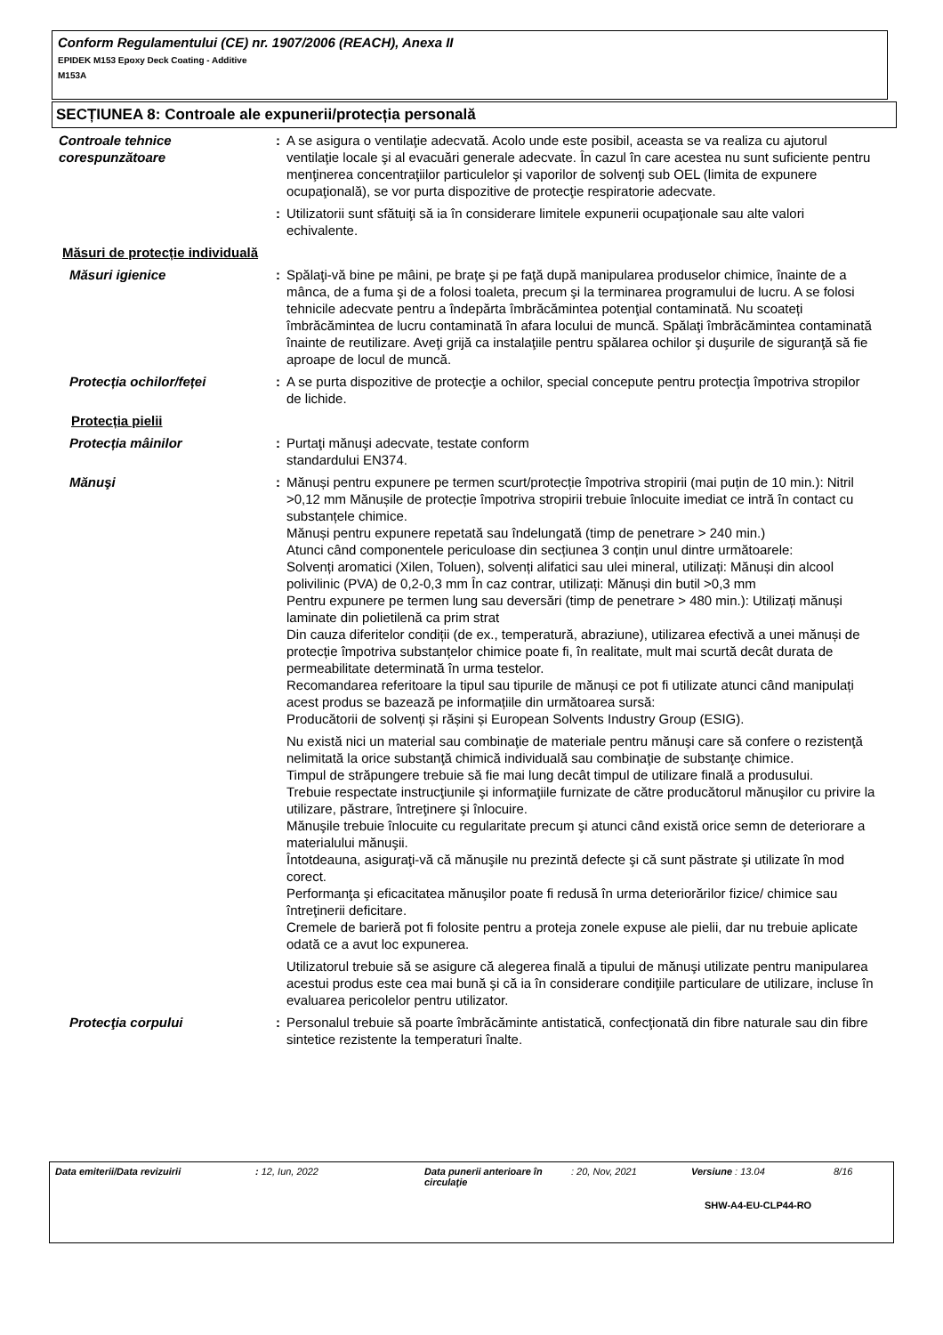Conform Regulamentului (CE) nr. 1907/2006 (REACH), Anexa II
EPIDEK M153 Epoxy Deck Coating - Additive
M153A
SECȚIUNEA 8: Controale ale expunerii/protecția personală
Controale tehnice corespunzătoare
: A se asigura o ventilaţie adecvată. Acolo unde este posibil, aceasta se va realiza cu ajutorul ventilaţie locale şi al evacuări generale adecvate. În cazul în care acestea nu sunt suficiente pentru menţinerea concentraţiilor particulelor şi vaporilor de solvenţi sub OEL (limita de expunere ocupaţională), se vor purta dispozitive de protecţie respiratorie adecvate.
: Utilizatorii sunt sfătuiţi să ia în considerare limitele expunerii ocupaţionale sau alte valori echivalente.
Măsuri de protecție individuală
Măsuri igienice : Spălaţi-vă bine pe mâini, pe braţe şi pe faţă după manipularea produselor chimice, înainte de a mânca, de a fuma şi de a folosi toaleta, precum şi la terminarea programului de lucru. A se folosi tehnicile adecvate pentru a îndepărta îmbrăcămintea potenţial contaminată. Nu scoateți îmbrăcămintea de lucru contaminată în afara locului de muncă. Spălaţi îmbrăcămintea contaminată înainte de reutilizare. Aveţi grijă ca instalaţiile pentru spălarea ochilor şi duşurile de siguranţă să fie aproape de locul de muncă.
Protecția ochilor/feței : A se purta dispozitive de protecţie a ochilor, special concepute pentru protecţia împotriva stropilor de lichide.
Protecția pielii
Protecția mâinilor : Purtaţi mănuşi adecvate, testate conform
standardului EN374.
Mănuşi : Mănuși pentru expunere pe termen scurt/protecție împotriva stropirii (mai puțin de 10 min.): Nitril >0,12 mm Mănușile de protecție împotriva stropirii trebuie înlocuite imediat ce intră în contact cu substanțele chimice.
Mănuși pentru expunere repetată sau îndelungată (timp de penetrare > 240 min.)
Atunci când componentele periculoase din secțiunea 3 conțin unul dintre următoarele:
Solvenți aromatici (Xilen, Toluen), solvenți alifatici sau ulei mineral, utilizați: Mănuși din alcool polivilinic (PVA) de 0,2-0,3 mm În caz contrar, utilizați: Mănuși din butil >0,3 mm
Pentru expunere pe termen lung sau deversări (timp de penetrare > 480 min.): Utilizați mănuși laminate din polietilenă ca prim strat
Din cauza diferitelor condiții (de ex., temperatură, abraziune), utilizarea efectivă a unei mănuși de protecție împotriva substanțelor chimice poate fi, în realitate, mult mai scurtă decât durata de permeabilitate determinată în urma testelor.
Recomandarea referitoare la tipul sau tipurile de mănuși ce pot fi utilizate atunci când manipulați acest produs se bazează pe informațiile din următoarea sursă:
Producătorii de solvenți și rășini și European Solvents Industry Group (ESIG).
Nu există nici un material sau combinaţie de materiale pentru mănuşi care să confere o rezistenţă nelimitată la orice substanţă chimică individuală sau combinaţie de substanţe chimice.
Timpul de străpungere trebuie să fie mai lung decât timpul de utilizare finală a produsului.
Trebuie respectate instrucţiunile şi informaţiile furnizate de către producătorul mănuşilor cu privire la utilizare, păstrare, întreţinere şi înlocuire.
Mănuşile trebuie înlocuite cu regularitate precum şi atunci când există orice semn de deteriorare a materialului mănuşii.
Întotdeauna, asiguraţi-vă că mănuşile nu prezintă defecte şi că sunt păstrate şi utilizate în mod corect.
Performanţa şi eficacitatea mănuşilor poate fi redusă în urma deteriorărilor fizice/ chimice sau întreţinerii deficitare.
Cremele de barieră pot fi folosite pentru a proteja zonele expuse ale pielii, dar nu trebuie aplicate odată ce a avut loc expunerea.
Utilizatorul trebuie să se asigure că alegerea finală a tipului de mănuşi utilizate pentru manipularea acestui produs este cea mai bună şi că ia în considerare condiţiile particulare de utilizare, incluse în evaluarea pericolelor pentru utilizator.
Protecţia corpului : Personalul trebuie să poarte îmbrăcăminte antistatică, confecţionată din fibre naturale sau din fibre sintetice rezistente la temperaturi înalte.
Data emiterii/Data revizuirii: 12, Iun, 2022 Data punerii anterioare în circulaţie: 20, Nov, 2021 Versiune : 13.04 8/16
SHW-A4-EU-CLP44-RO